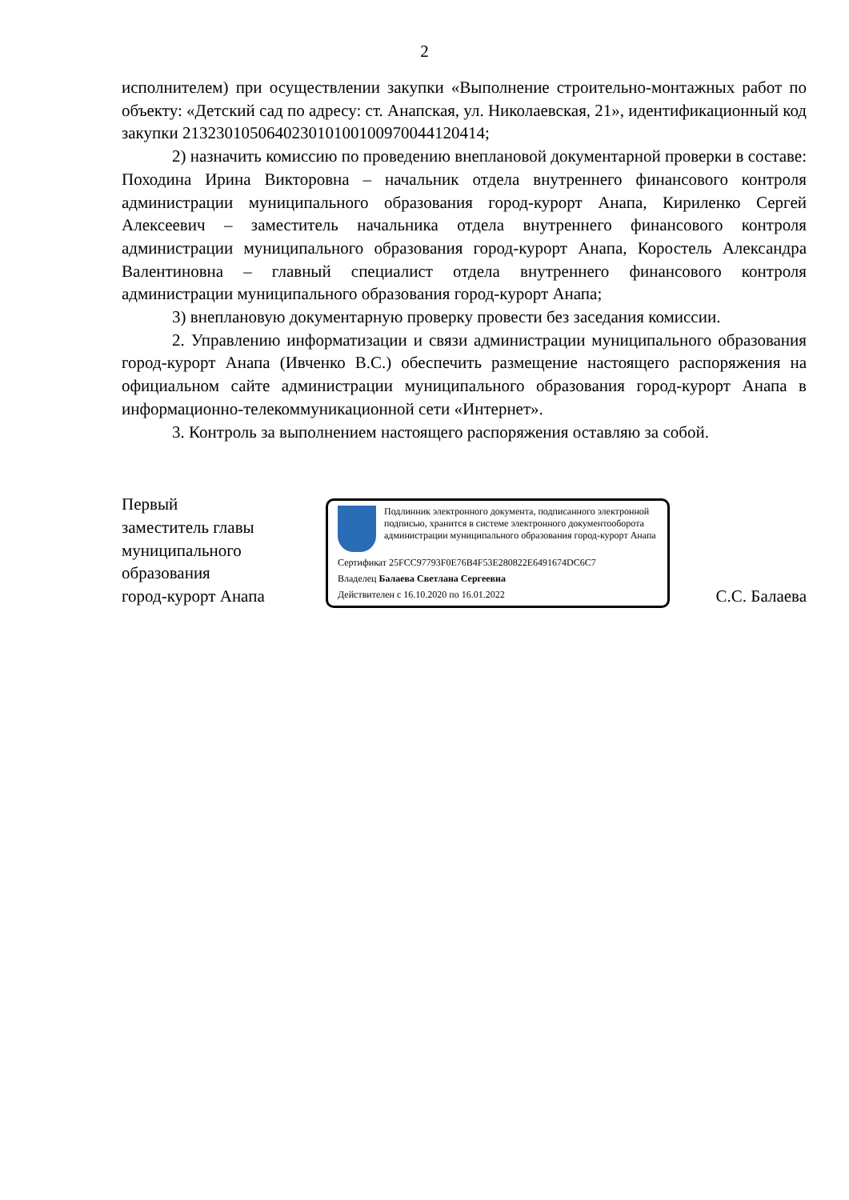2
исполнителем) при осуществлении закупки «Выполнение строительно-монтажных работ по объекту: «Детский сад по адресу: ст. Анапская, ул. Николаевская, 21», идентификационный код закупки 213230105064023010100100970044120414;
2) назначить комиссию по проведению внеплановой документарной проверки в составе: Походина Ирина Викторовна – начальник отдела внутреннего финансового контроля администрации муниципального образования город-курорт Анапа, Кириленко Сергей Алексеевич – заместитель начальника отдела внутреннего финансового контроля администрации муниципального образования город-курорт Анапа, Коростель Александра Валентиновна – главный специалист отдела внутреннего финансового контроля администрации муниципального образования город-курорт Анапа;
3) внеплановую документарную проверку провести без заседания комиссии.
2. Управлению информатизации и связи администрации муниципального образования город-курорт Анапа (Ивченко В.С.) обеспечить размещение настоящего распоряжения на официальном сайте администрации муниципального образования город-курорт Анапа в информационно-телекоммуникационной сети «Интернет».
3. Контроль за выполнением настоящего распоряжения оставляю за собой.
Первый
заместитель главы
муниципального
образования
город-курорт Анапа
Подлинник электронного документа, подписанного электронной подписью, хранится в системе электронного документооборота администрации муниципального образования город-курорт Анапа
Сертификат 25FCC97793F0E76B4F53E280822E6491674DC6C7
Владелец Балаева Светлана Сергеевна
Действителен с 16.10.2020 по 16.01.2022
С.С. Балаева